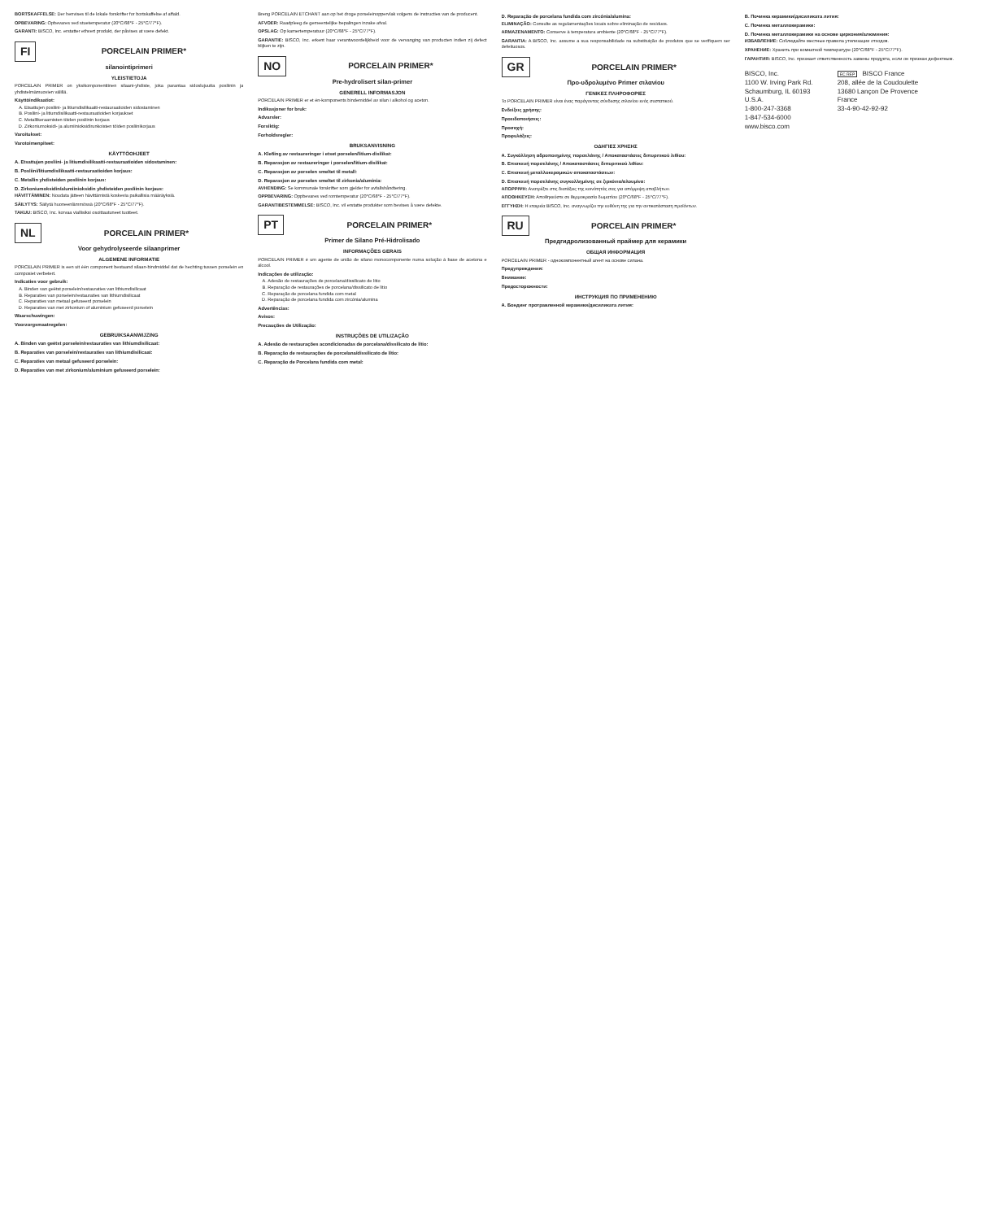BORTSKAFFELSE: Der henvises til de lokale forskrifter for bortskaffelse af affald.
OPBEVARING: Opbevares ved stuetemperatur (20°C/68°F - 25°C/77°F).
GARANTI: BISCO, Inc. erstatter ethvert produkt, der påvises at være defekt.
FI PORCELAIN PRIMER*
silanointiprimeri
YLEISTIETOJA
PORCELAIN PRIMER on yksikomponenttinen silaani-yhdiste, joka parantaa sidoslujuutta posliinin ja yhdistelmämuovien välillä.
Käyttöindikaatiot:
A. Etsattujen posliini- ja litiumdisilikaatti-restauraatioiden sidostaminen
B. Posliini- ja litiumdisilikaatti-restauraatioiden korjaukset
C. Metallikeraamisten töiden posliinin korjaus
D. Zirkoniumoksidi- ja alumiinioksidirunkoisten töiden posliinikorjaus
Varoitukset:
Varotoimenpiteet:
KÄYTTÖOHJEET
A. Etsattujen posliini- ja litiumdisilikaatti-restauraatioiden sidostaminen:
B. Posliini/litiumdisilikaatti-restauraatioiden korjaus:
C. Metallin yhdisteiden posliinin korjaus:
D. Zirkoniumoksidin/alumiinioksidin yhdisteiden posliinin korjaus:
HÄVITTÄMINEN: Noudata jätteen hävittämistä koskevia paikallisia määräyksiä.
SÄILYTYS: Säilytä huoneenlämmössä (20°C/68°F - 25°C/77°F).
TAKUU: BISCO, Inc. korvaa viallisiksi osoittautuneet tuotteet.
NL PORCELAIN PRIMER*
Voor gehydrolyseerde silaanprimer
ALGEMENE INFORMATIE
PORCELAIN PRIMER is een uit één component bestaand silaan-bindmiddel dat de hechting tussen porselein en composiet verbetert.
Indicaties voor gebruik:
A. Binden van geëtst porselein/restauraties van lithiumdisilicaat
B. Reparaties van porselein/restauraties van lithiumdisilicaat
C. Reparaties van metaal gefuseerd porselein
D. Reparaties van met zirkonium of aluminium gefuseerd porselein
Waarschuwingen:
Voorzorgsmaatregelen:
GEBRUIKSAANWIJZING
A. Binden van geëtst porselein/restauraties van lithiumdisilicaat:
B. Reparaties van porselein/restauraties van lithiumdisilicaat:
C. Reparaties van metaal gefuseerd porselein:
D. Reparaties van met zirkonium/aluminium gefuseerd porselein:
Breng PORCELAIN ETCHANT aan op het droge porseleinoppervlak volgens de instructies van de producent.
AFVOER: Raadpleeg de gemeentelijke bepalingen inzake afval.
OPSLAG: Op kamertemperatuur (20°C/68°F - 25°C/77°F).
GARANTIE: BISCO, Inc. erkent haar verantwoordelijkheid voor de vervanging van producten indien zij defect blijken te zijn.
NO PORCELAIN PRIMER*
Pre-hydrolisert silan-primer
GENERELL INFORMASJON
PORCELAIN PRIMER er et én-komponents bindemiddel av silan i alkohol og aceton.
Indikasjoner for bruk:
Advarsler:
Forsiktig:
Forholdsregler:
BRUKSANVISNING
A. Kleбing av restaureringer i etset porselen/litium-disilikat:
B. Reparasjon av restaureringer i porselen/litium-disilikat:
C. Reparasjon av porselen smeltet til metall:
D. Reparasjon av porselen smeltet til zirkonia/aluminia:
AVHENDING: Se kommunale forskrifter som gjelder for avfallshåndtering.
OPPBEVARING: Oppbevares ved romtemperatur (20°C/68°F - 25°C/77°F).
GARANTIBESTEMMELSE: BISCO, Inc. vil erstatte produkter som bevises å være defekte.
PT PORCELAIN PRIMER*
Primer de Silano Pré-Hidrolisado
INFORMAÇÕES GERAIS
PORCELAIN PRIMER é um agente de união de silano monocomponente numa solução à base de acetona e álcool.
Indicações de utilização:
A. Adesão de restaurações de porcelana/dissilicato de lítio
B. Reparação de restaurações de porcelana/dissilicato de lítio
C. Reparação de porcelana fundida com metal
D. Reparação de porcelana fundida com zircónia/alumina
Advertências:
Avisos:
Precauções de Utilização:
INSTRUÇÕES DE UTILIZAÇÃO
A. Adesão de restaurações acondicionadas de porcelana/dissilicato de lítio:
B. Reparação de restaurações de porcelana/dissilicato de lítio:
C. Reparação de Porcelana fundida com metal:
D. Reparação de porcelana fundida com zircónia/alumina:
ELIMINAÇÃO: Consulte as regulamentações locais sobre eliminação de resíduos.
ARMAZENAMENTO: Conserve à temperatura ambiente (20°C/68°F - 25°C/77°F).
GARANTIA: A BISCO, Inc. assume a sua responsabilidade na substituição de produtos que se verifiquem ser defeituosos.
GR PORCELAIN PRIMER*
Προ-υδρολυμένο Primer σιλανίου
ΓΕΝΙΚΕΣ ΠΛΗΡΟΦΟΡΙΕΣ
Το PORCELAIN PRIMER είναι ένας παράγοντας σύνδεσης σιλανίου ενός συστατικού.
Ενδείξεις χρήσης:
Προειδοποιήσεις:
Προσοχή:
Προφυλάξεις:
ΟΔΗΓΙΕΣ ΧΡΗΣΗΣ
A. Συγκόλληση αδροποιημένης πορσελάνης / Αποκαταστάσεις διπυριτικού λιθίου:
B. Επισκευή πορσελάνης / Αποκαταστάσεις διπυριτικού λιθίου:
C. Επισκευή μεταλλοκεραμικών αποκαταστάσεων:
D. Επισκευή πορσελάνης συγκολλημένης σε ζιρκόνιο/αλουμίνα:
ΑΠΟΡΡΙΨΗ: Ανατρέξτε στις διατάξεις της κοινότητάς σας για απόρριψη αποβλήτων.
ΑΠΟΘΗΚΕΥΣΗ: Αποθηκεύστε σε θερμοκρασία δωματίου (20°C/68°F - 25°C/77°F).
ΕΓΓΥΗΣΗ: Η εταιρεία BISCO, Inc. αναγνωρίζει την ευθύνη της για την αντικατάσταση προϊόντων.
RU PORCELAIN PRIMER*
Предгидролизованный праймер для керамики
ОБЩАЯ ИНФОРМАЦИЯ
PORCELAIN PRIMER - однокомпонентный агент на основе силана.
Предупреждения:
Внимание:
Предосторожности:
ИНСТРУКЦИЯ ПО ПРИМЕНЕНИЮ
A. Бондинг протравленной керамики/дисиликата лития:
B. Починка керамики/дисиликата лития:
C. Починка металлокерамики:
D. Починка металлокерамики на основе циркония/алюминия:
ИЗБАВЛЕНИЕ: Соблюдайте местные правила утилизации отходов.
ХРАНЕНИЕ: Хранить при комнатной температуре (20°C/68°F - 25°C/77°F).
ГАРАНТИЯ: BISCO, Inc. признает ответственность замены продукта, если он признан дефектным.
BISCO, Inc.
1100 W. Irving Park Rd.
Schaumburg, IL 60193
U.S.A.
1-800-247-3368
1-847-534-6000
www.bisco.com
EC REP BISCO France
208, allée de la Coudoulette
13680 Lançon De Provence
France
33-4-90-42-92-92